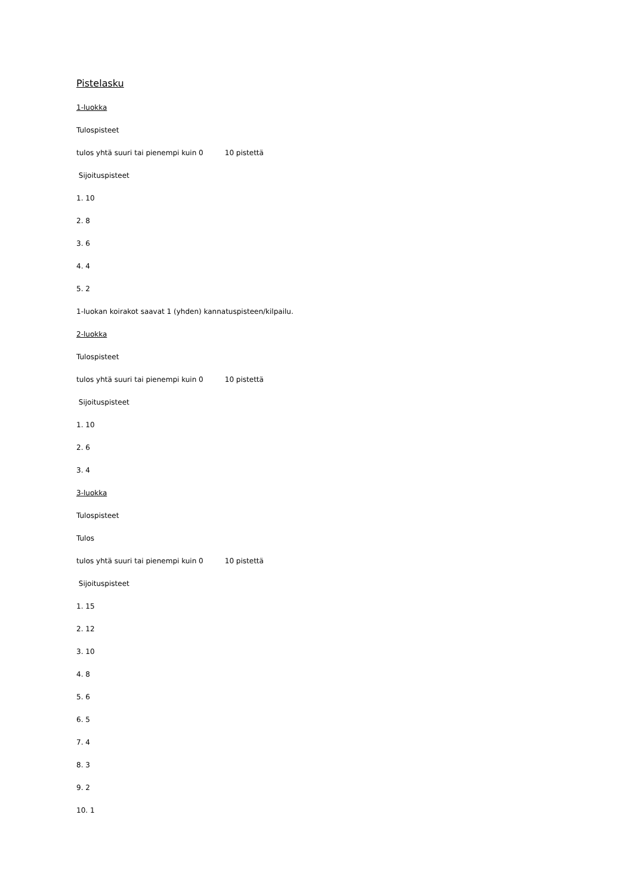Pistelasku
1-luokka
Tulospisteet
tulos yhtä suuri tai pienempi kuin 0 10 pistettä
Sijoituspisteet
1. 10
2. 8
3. 6
4. 4
5. 2
1-luokan koirakot saavat 1 (yhden) kannatuspisteen/kilpailu.
2-luokka
Tulospisteet
tulos yhtä suuri tai pienempi kuin 0 10 pistettä
Sijoituspisteet
1. 10
2. 6
3. 4
3-luokka
Tulospisteet
Tulos
tulos yhtä suuri tai pienempi kuin 0 10 pistettä
Sijoituspisteet
1. 15
2. 12
3. 10
4. 8
5. 6
6. 5
7. 4
8. 3
9. 2
10. 1